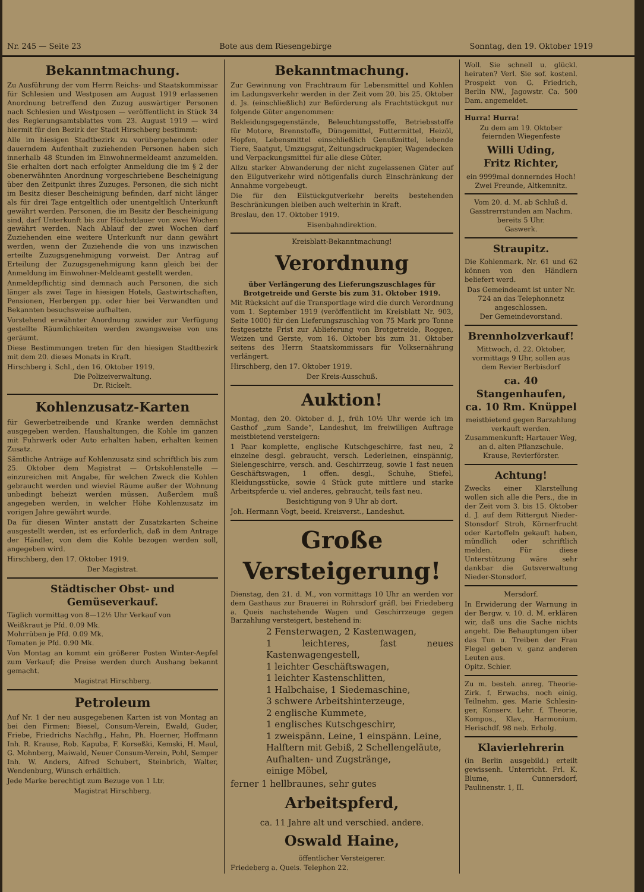Nr. 245 — Seite 23 Bote aus dem Riesengebirge Sonntag, den 19. Oktober 1919
Bekanntmachung.
Zu Ausführung der vom Herrn Reichs- und Staatskommissar für Schlesien und Westposen am August 1919 erlassenen Anordnung betreffend den Zuzug auswärtiger Personen nach Schlesien und Westposen — veröffentlicht in Stück 34 des Regierungsamtsblattes vom 23. August 1919 — wird hiermit für den Bezirk der Stadt Hirschberg bestimmt:
Alle im hiesigen Stadtbezirk zu vorübergehendem oder dauerndem Aufenthalt zuziehenden Personen haben sich innerhalb 48 Stunden im Einwohnermeldeamt anzumelden. Sie erhalten dort nach erfolgter Anmeldung die im § 2 der obenerwähnten Anordnung vorgeschriebene Bescheinigung über den Zeitpunkt ihres Zuzuges. Personen, die sich nicht im Besitz dieser Bescheinigung befinden, darf nicht länger als für drei Tage entgeltlich oder unentgeltlich Unterkunft gewährt werden. Personen, die im Besitz der Bescheinigung sind, darf Unterkunft bis zur Höchstdauer von zwei Wochen gewährt werden. Nach Ablauf der zwei Wochen darf Zuziehenden eine weitere Unterkunft nur dann gewährt werden, wenn der Zuziehende die von uns inzwischen erteilte Zuzugsgenehmigung vorweist. Der Antrag auf Erteilung der Zuzugsgenehmigung kann gleich bei der Anmeldung im Einwohner-Meldeamt gestellt werden.
Anmeldepflichtig sind demnach auch Personen, die sich länger als zwei Tage in hiesigen Hotels, Gastwirtschaften, Pensionen, Herbergen pp. oder hier bei Verwandten und Bekannten besuchsweise aufhalten.
Vorstehend erwähnter Anordnung zuwider zur Verfügung gestellte Räumlichkeiten werden zwangsweise von uns geräumt.
Diese Bestimmungen treten für den hiesigen Stadtbezirk mit dem 20. dieses Monats in Kraft.
Hirschberg i. Schl., den 16. Oktober 1919.
Die Polizeiverwaltung.
Dr. Rickelt.
Kohlenzusatz-Karten
für Gewerbetreibende und Kranke werden demnächst ausgegeben werden. Haushaltungen, die Kohle im ganzen mit Fuhrwerk oder Auto erhalten haben, erhalten keinen Zusatz.
Sämtliche Anträge auf Kohlenzusatz sind schriftlich bis zum 25. Oktober dem Magistrat — Ortskohlenstelle — einzureichen mit Angabe, für welchen Zweck die Kohlen gebraucht werden und wieviel Räume außer der Wohnung unbedingt beheizt werden müssen. Außerdem muß angegeben werden, in welcher Höhe Kohlenzusatz im vorigen Jahre gewährt wurde.
Da für diesen Winter anstatt der Zusatzkarten Scheine ausgestellt werden, ist es erforderlich, daß in dem Antrage der Händler, von dem die Kohle bezogen werden soll, angegeben wird.
Hirschberg, den 17. Oktober 1919.
Der Magistrat.
Städtischer Obst- und Gemüseverkauf.
Täglich vormittag von 8—12½ Uhr Verkauf von
Weißkraut je Pfd. 0.09 Mk.
Mohrrüben je Pfd. 0.09 Mk.
Tomaten je Pfd. 0.90 Mk.
Von Montag an kommt ein größerer Posten Winter-Aepfel zum Verkauf; die Preise werden durch Aushang bekannt gemacht.
Magistrat Hirschberg.
Petroleum
Auf Nr. 1 der neu ausgegebenen Karten ist von Montag an bei den Firmen: Biesel, Consum-Verein, Ewald, Guder, Friebe, Friedrichs Nachflg., Hahn, Ph. Hoerner, Hoffmann Inh. R. Krause, Rob. Kapuba, F. Korseßki, Kemski, H. Maul, G. Mohnberg, Maiwald, Neuer Consum-Verein, Pohl, Semper Inh. W. Anders, Alfred Schubert, Steinbrich, Walter, Wendenburg, Wünsch erhältlich.
Jede Marke berechtigt zum Bezuge von 1 Ltr.
Magistrat Hirschberg.
Bekanntmachung.
Zur Gewinnung von Frachtraum für Lebensmittel und Kohlen im Ladungsverkehr werden in der Zeit vom 20. bis 25. Oktober d. Js. (einschließlich) zur Beförderung als Frachtstückgut nur folgende Güter angenommen:
Bekleidungsgegenstände, Beleuchtungsstoffe, Betriebsstoffe für Motore, Brennstoffe, Düngemittel, Futtermittel, Heizöl, Hopfen, Lebensmittel einschließlich Genußmittel, lebende Tiere, Saatgut, Umzugsgut, Zeitungsdruckpapier, Wagendecken und Verpackungsmittel für alle diese Güter.
Allzu starker Abwanderung der nicht zugelassenen Güter auf den Eilgutverkehr wird nötigenfalls durch Einschränkung der Annahme vorgebeugt.
Die für den Eilstückgutverkehr bereits bestehenden Beschränkungen bleiben auch weiterhin in Kraft.
Breslau, den 17. Oktober 1919.
Eisenbahndirektion.
Kreisblatt-Bekanntmachung!
Verordnung
über Verlängerung des Lieferungszuschlages für Brotgetreide und Gerste bis zum 31. Oktober 1919.
Mit Rücksicht auf die Transportlage wird die durch Verordnung vom 1. September 1919 (veröffentlicht im Kreisblatt Nr. 903, Seite 1000) für den Lieferungszuschlag von 75 Mark pro Tonne festgesetzte Frist zur Ablieferung von Brotgetreide, Roggen, Weizen und Gerste, vom 16. Oktober bis zum 31. Oktober seitens des Herrn Staatskommissars für Volksernährung verlängert.
Hirschberg, den 17. Oktober 1919.
Der Kreis-Ausschuß.
Auktion!
Montag, den 20. Oktober d. J., früh 10½ Uhr werde ich im Gasthof „zum Sande“, Landeshut, im freiwilligen Auftrage meistbietend versteigern:
1 Paar komplette, englische Kutschgeschirre, fast neu, 2 einzelne desgl. gebraucht, versch. Lederleinen, einspännig, Sielengeschirre, versch. and. Geschirrzeug, sowie 1 fast neuen Geschäftswagen, 1 offen. desgl., Schuhe, Stiefel, Kleidungsstücke, sowie 4 Stück gute mittlere und starke Arbeitspferde u. viel anderes, gebraucht, teils fast neu.
Besichtigung von 9 Uhr ab dort.
Joh. Hermann Vogt, beeid. Kreisverst., Landeshut.
Große Versteigerung!
Dienstag, den 21. d. M., von vormittags 10 Uhr an werden vor dem Gasthaus zur Brauerei in Röhrsdorf gräfl. bei Friedeberg a. Queis nachstehende Wagen und Geschirrzeuge gegen Barzahlung versteigert, bestehend in:
2 Fensterwagen, 2 Kastenwagen,
1 leichteres, fast neues Kastenwagengestell,
1 leichter Geschäftswagen,
1 leichter Kastenschlitten,
1 Halbchaise, 1 Siedemaschine,
3 schwere Arbeitshinterzeuge,
2 englische Kummete,
1 englisches Kutschgeschirr,
1 zweispänn. Leine, 1 einspänn. Leine,
Halftern mit Gebiß, 2 Schellengeläute,
Aufhalten- und Zugstränge,
einige Möbel,
ferner 1 hellbraunes, sehr gutes
Arbeitspferd,
ca. 11 Jahre alt und verschied. andere.
Oswald Haine,
öffentlicher Versteigerer.
Friedeberg a. Queis. Telephon 22.
Woll. Sie schnell u. glückl. heiraten? Verl. Sie sof. kostenl. Prospekt von G. Friedrich, Berlin NW., Jagowstr. Ca. 500 Dam. angemeldet.
Hurra! Hurra!
Zu dem am 19. Oktober feiernden Wiegenfeste
Willi Uding,
Fritz Richter,
ein 9999mal donnerndes Hoch!
Zwei Freunde, Altkemnitz.
Vom 20. d. M. ab Schluß d. Gasstrerrstunden am Nachm. bereits 5 Uhr.
Gaswerk.
Straupitz.
Die Kohlenmark. Nr. 61 und 62 können von den Händlern beliefert werd.
Das Gemeindeamt ist unter Nr. 724 an das Telephonnetz angeschlossen.
Der Gemeindevorstand.
Brennholzverkauf!
Mittwoch, d. 22. Oktober, vormittags 9 Uhr, sollen aus dem Revier Berbisdorf
ca. 40 Stangenhaufen,
ca. 10 Rm. Knüppel
meistbietend gegen Barzahlung verkauft werden. Zusammenkunft: Hartauer Weg, an d. alten Pflanzschule.
Krause, Revierförster.
Achtung!
Zwecks einer Klarstellung wollen sich alle die Pers., die in der Zeit vom 3. bis 15. Oktober d. J. auf dem Rittergut Nieder-Stonsdorf Stroh, Körnerfrucht oder Kartoffeln gekauft haben, mündlich oder schriftlich melden. Für diese Unterstützung wäre sehr dankbar die Gutsverwaltung Nieder-Stonsdorf.
Mersdorf.
In Erwiderung der Warnung in der Bergw. v. 10. d. M. erklären wir, daß uns die Sache nichts angeht. Die Behauptungen über das Tun u. Treiben der Frau Flegel geben v. ganz anderen Leuten aus.
Opitz. Schier.
Zu m. besteh. anreg. Theorie-Zirk. f. Erwachs. noch einig. Teilnehm. ges. Marie Schlesin-ger, Konserv. Lehr. f. Theorie, Kompos., Klav., Harmonium. Herischdf. 98 neb. Erholg.
Klavierlehrerin
(in Berlin ausgebild.) erteilt gewissenh. Unterricht. Frl. K. Blume, Cunnersdorf, Paulinenstr. 1, II.